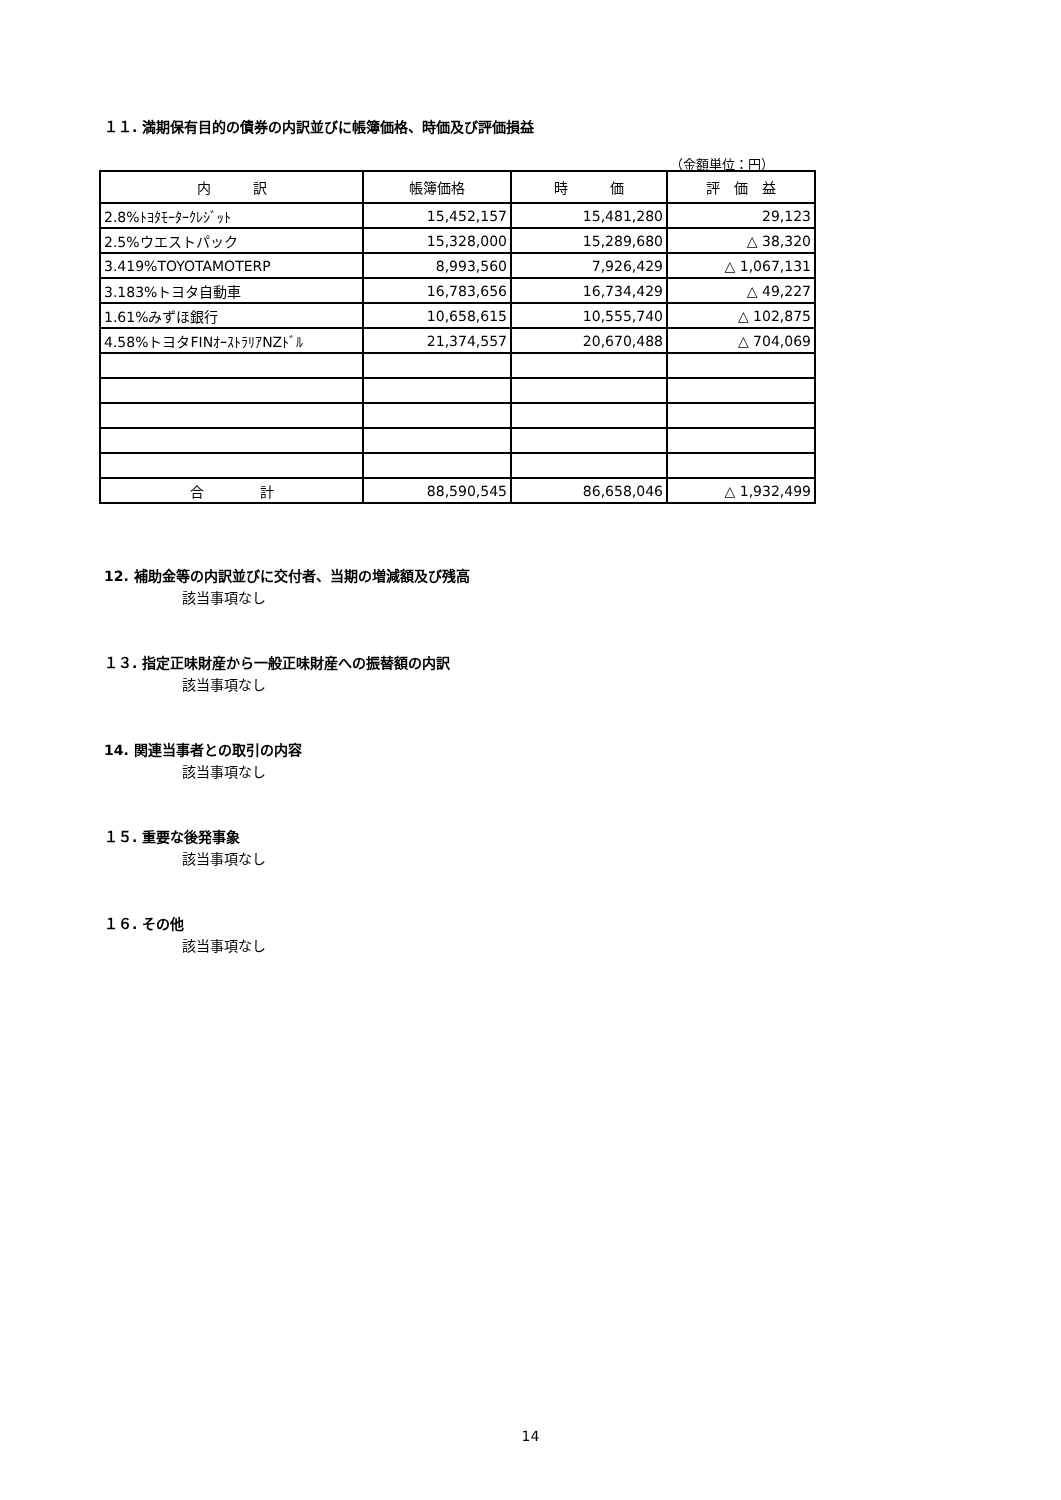１１. 満期保有目的の債券の内訳並びに帳簿価格、時価及び評価損益
（金額単位：円）
| 内 訳 | 帳簿価格 | 時 価 | 評 価 益 |
| --- | --- | --- | --- |
| 2.8%ﾄﾖﾀﾓｰﾀｰｸﾚｼﾞｯﾄ | 15,452,157 | 15,481,280 | 29,123 |
| 2.5%ウエストパック | 15,328,000 | 15,289,680 | △ 38,320 |
| 3.419%TOYOTAMOTERP | 8,993,560 | 7,926,429 | △ 1,067,131 |
| 3.183%トヨタ自動車 | 16,783,656 | 16,734,429 | △ 49,227 |
| 1.61%みずほ銀行 | 10,658,615 | 10,555,740 | △ 102,875 |
| 4.58%トヨタFINｵｰｽﾄﾗﾘｱNZﾄﾞﾙ | 21,374,557 | 20,670,488 | △ 704,069 |
| 合 計 | 88,590,545 | 86,658,046 | △ 1,932,499 |
12. 補助金等の内訳並びに交付者、当期の増減額及び残高
該当事項なし
１３. 指定正味財産から一般正味財産への振替額の内訳
該当事項なし
14. 関連当事者との取引の内容
該当事項なし
１５. 重要な後発事象
該当事項なし
１６. その他
該当事項なし
14